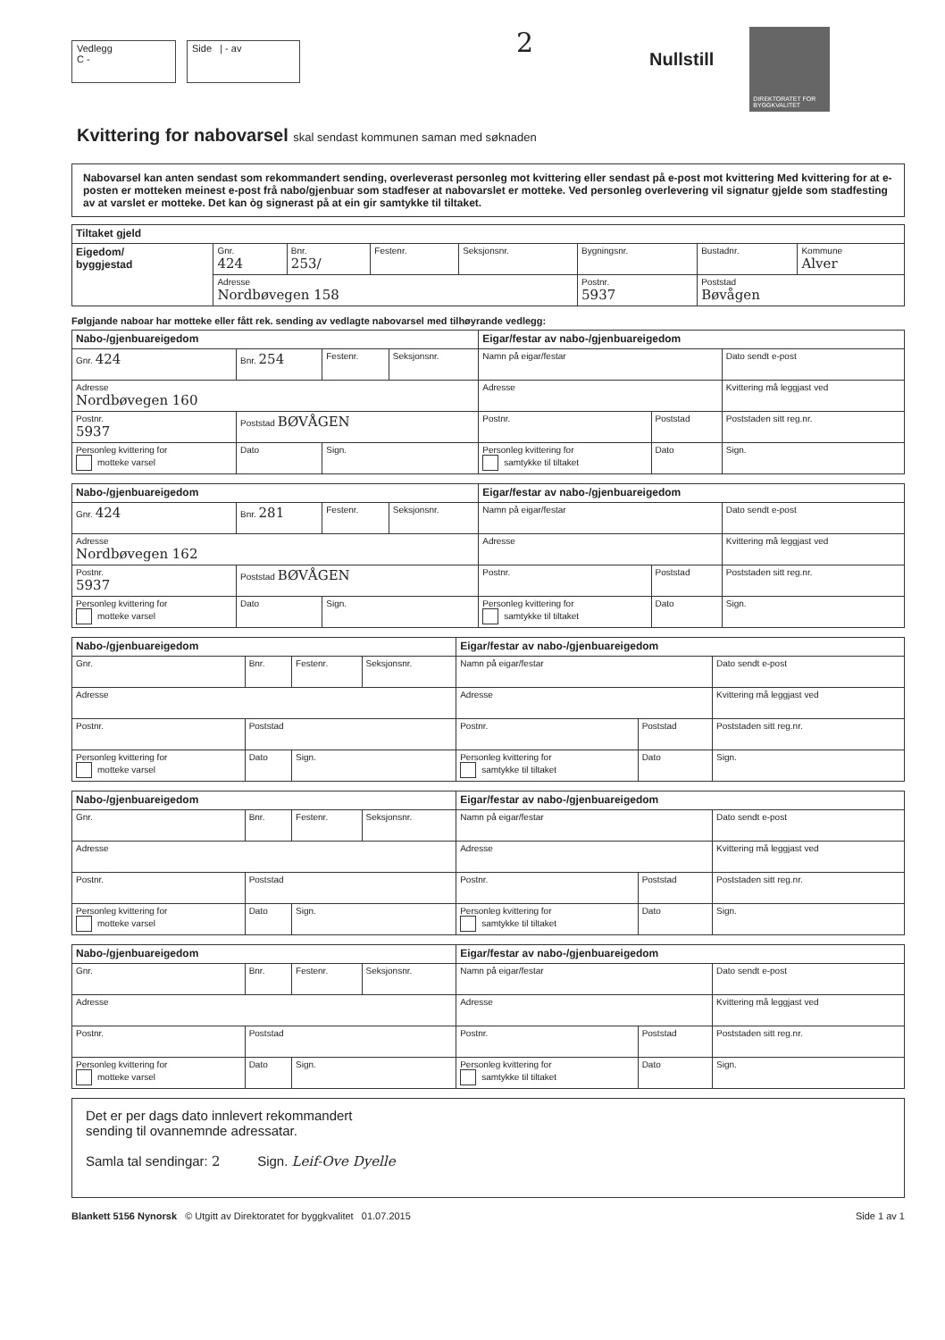Vedlegg
C -
Side | - av
2
Nullstill
DIREKTORATET FOR BYGGKVALITET
Kvittering for nabovarsel skal sendast kommunen saman med søknaden
Nabovarsel kan anten sendast som rekommandert sending, overleverast personleg mot kvittering eller sendast på e-post mot kvittering Med kvittering for at e-posten er motteken meinest e-post frå nabo/gjenbuar som stadfeser at nabovarslet er motteke. Ved personleg overlevering vil signatur gjelde som stadfesting av at varslet er motteke. Det kan òg signerast på at ein gir samtykke til tiltaket.
| Tiltaket gjeld | | | | | | | |
| Eigedom/ byggjestad | Gnr. 424 | Bnr. 253/ | Festenr. | Seksjonsnr. | Bygningsnr. | Bustadnr. | Kommune Alver |
| | Adresse Nordbøvegen 158 | | | | Postnr. 5937 | Poststad Bøvågen | |
Følgjande naboar har motteke eller fått rek. sending av vedlagte nabovarsel med tilhøyrande vedlegg:
| Nabo-/gjenbuareigedom | | | | Eigar/festar av nabo-/gjenbuareigedom | | |
| Gnr. 424 | Bnr. 254 | Festenr. | Seksjonsnr. | Namn på eigar/festar | | Dato sendt e-post |
| Adresse Nordbøvegen 160 | | | | Adresse | | Kvittering må leggjast ved |
| Postnr. 5937 | Poststad BØVÅGEN | | | Postnr. | Poststad | Poststaden sitt reg.nr. |
| Personleg kvittering for motteke varsel | Dato | Sign. | | Personleg kvittering for samtykke til tiltaket | Dato | Sign. |
| Nabo-/gjenbuareigedom | | | | Eigar/festar av nabo-/gjenbuareigedom | | |
| Gnr. 424 | Bnr. 281 | Festenr. | Seksjonsnr. | Namn på eigar/festar | | Dato sendt e-post |
| Adresse Nordbøvegen 162 | | | | Adresse | | Kvittering må leggjast ved |
| Postnr. 5937 | Poststad BØVÅGEN | | | Postnr. | Poststad | Poststaden sitt reg.nr. |
| Personleg kvittering for motteke varsel | Dato | Sign. | | Personleg kvittering for samtykke til tiltaket | Dato | Sign. |
| Nabo-/gjenbuareigedom | | | | Eigar/festar av nabo-/gjenbuareigedom | | |
| Gnr. | Bnr. | Festenr. | Seksjonsnr. | Namn på eigar/festar | | Dato sendt e-post |
| Adresse | | | | Adresse | | Kvittering må leggjast ved |
| Postnr. | Poststad | | | Postnr. | Poststad | Poststaden sitt reg.nr. |
| Personleg kvittering for motteke varsel | Dato | Sign. | | Personleg kvittering for samtykke til tiltaket | Dato | Sign. |
| Nabo-/gjenbuareigedom | | | | Eigar/festar av nabo-/gjenbuareigedom | | |
| Gnr. | Bnr. | Festenr. | Seksjonsnr. | Namn på eigar/festar | | Dato sendt e-post |
| Adresse | | | | Adresse | | Kvittering må leggjast ved |
| Postnr. | Poststad | | | Postnr. | Poststad | Poststaden sitt reg.nr. |
| Personleg kvittering for motteke varsel | Dato | Sign. | | Personleg kvittering for samtykke til tiltaket | Dato | Sign. |
| Nabo-/gjenbuareigedom | | | | Eigar/festar av nabo-/gjenbuareigedom | | |
| Gnr. | Bnr. | Festenr. | Seksjonsnr. | Namn på eigar/festar | | Dato sendt e-post |
| Adresse | | | | Adresse | | Kvittering må leggjast ved |
| Postnr. | Poststad | | | Postnr. | Poststad | Poststaden sitt reg.nr. |
| Personleg kvittering for motteke varsel | Dato | Sign. | | Personleg kvittering for samtykke til tiltaket | Dato | Sign. |
Det er per dags dato innlevert rekommandert
sending til ovannemnde adressatar.
Samla tal sendingar: 2 Sign. Leif-Ove Dyelle
Blankett 5156 Nynorsk © Utgitt av Direktoratet for byggkvalitet 01.07.2015 Side 1 av 1